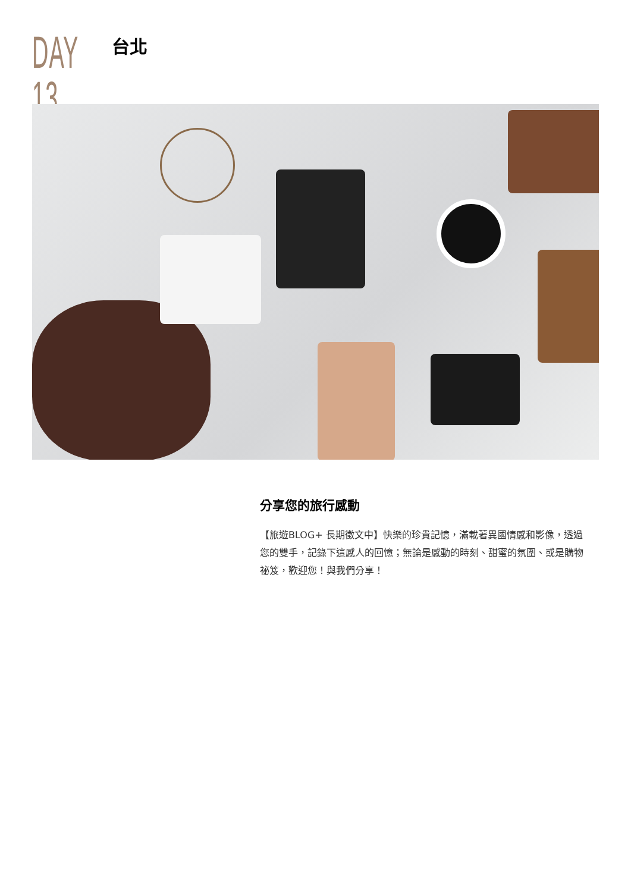DAY 13
台北
分享您的旅行感動
【旅遊BLOG+ 長期徵文中】快樂的珍貴記憶，滿載著異國情感和影像，透過您的雙手，記錄下這感人的回憶；無論是感動的時刻、甜蜜的氛圍、或是購物祕笈，歡迎您！與我們分享！